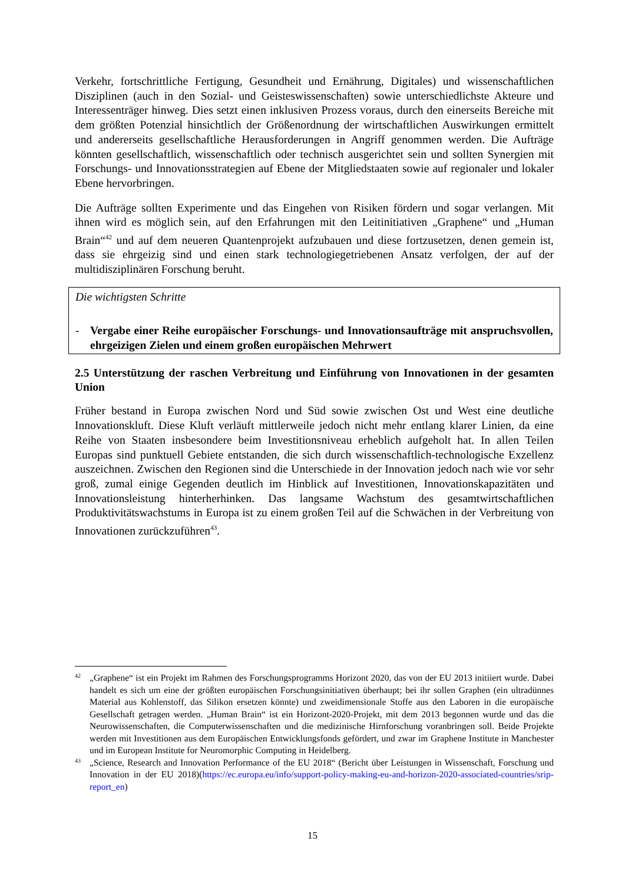Verkehr, fortschrittliche Fertigung, Gesundheit und Ernährung, Digitales) und wissenschaftlichen Disziplinen (auch in den Sozial- und Geisteswissenschaften) sowie unterschiedlichste Akteure und Interessenträger hinweg. Dies setzt einen inklusiven Prozess voraus, durch den einerseits Bereiche mit dem größten Potenzial hinsichtlich der Größenordnung der wirtschaftlichen Auswirkungen ermittelt und andererseits gesellschaftliche Herausforderungen in Angriff genommen werden. Die Aufträge könnten gesellschaftlich, wissenschaftlich oder technisch ausgerichtet sein und sollten Synergien mit Forschungs- und Innovationsstrategien auf Ebene der Mitgliedstaaten sowie auf regionaler und lokaler Ebene hervorbringen.
Die Aufträge sollten Experimente und das Eingehen von Risiken fördern und sogar verlangen. Mit ihnen wird es möglich sein, auf den Erfahrungen mit den Leitinitiativen „Graphene“ und „Human Brain“<sup>42</sup> und auf dem neueren Quantenprojekt aufzubauen und diese fortzusetzen, denen gemein ist, dass sie ehrgeizig sind und einen stark technologiegetriebenen Ansatz verfolgen, der auf der multidisziplinären Forschung beruht.
Die wichtigsten Schritte
- Vergabe einer Reihe europäischer Forschungs- und Innovationsaufträge mit anspruchsvollen, ehrgeizigen Zielen und einem großen europäischen Mehrwert
2.5 Unterstützung der raschen Verbreitung und Einführung von Innovationen in der gesamten Union
Früher bestand in Europa zwischen Nord und Süd sowie zwischen Ost und West eine deutliche Innovationskluft. Diese Kluft verläuft mittlerweile jedoch nicht mehr entlang klarer Linien, da eine Reihe von Staaten insbesondere beim Investitionsniveau erheblich aufgeholt hat. In allen Teilen Europas sind punktuell Gebiete entstanden, die sich durch wissenschaftlich-technologische Exzellenz auszeichnen. Zwischen den Regionen sind die Unterschiede in der Innovation jedoch nach wie vor sehr groß, zumal einige Gegenden deutlich im Hinblick auf Investitionen, Innovationskapazitäten und Innovationsleistung hinterherhinken. Das langsame Wachstum des gesamtwirtschaftlichen Produktivitätswachstums in Europa ist zu einem großen Teil auf die Schwächen in der Verbreitung von Innovationen zurückzuführen<sup>43</sup>.
42 „Graphene“ ist ein Projekt im Rahmen des Forschungsprogramms Horizont 2020, das von der EU 2013 initiiert wurde. Dabei handelt es sich um eine der größten europäischen Forschungsinitiativen überhaupt; bei ihr sollen Graphen (ein ultradünnes Material aus Kohlenstoff, das Silikon ersetzen könnte) und zweidimensionale Stoffe aus den Laboren in die europäische Gesellschaft getragen werden. „Human Brain“ ist ein Horizont-2020-Projekt, mit dem 2013 begonnen wurde und das die Neurowissenschaften, die Computerwissenschaften und die medizinische Hirnforschung voranbringen soll. Beide Projekte werden mit Investitionen aus dem Europäischen Entwicklungsfonds gefördert, und zwar im Graphene Institute in Manchester und im European Institute for Neuromorphic Computing in Heidelberg.
43 „Science, Research and Innovation Performance of the EU 2018“ (Bericht über Leistungen in Wissenschaft, Forschung und Innovation in der EU 2018)(https://ec.europa.eu/info/support-policy-making-eu-and-horizon-2020-associated-countries/srip-report_en)
15